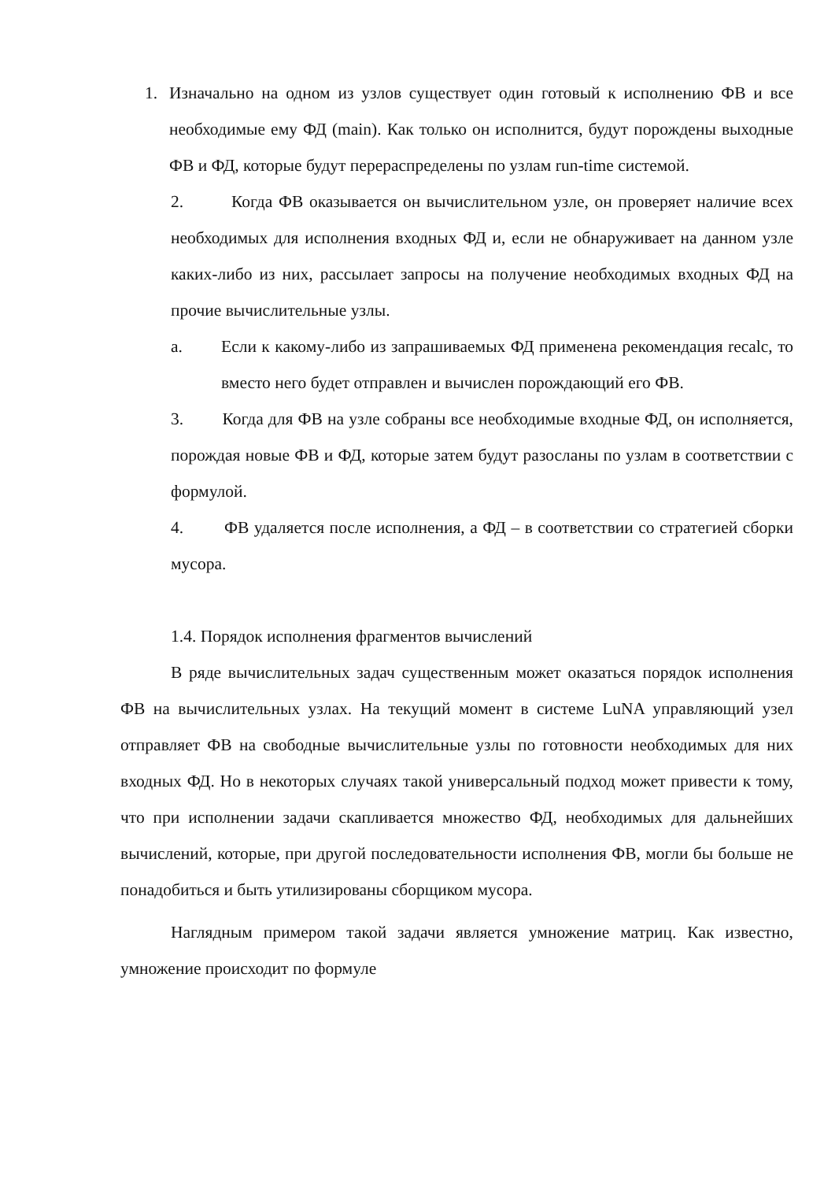1. Изначально на одном из узлов существует один готовый к исполнению ФВ и все необходимые ему ФД (main). Как только он исполнится, будут порождены выходные ФВ и ФД, которые будут перераспределены по узлам run-time системой.
2. Когда ФВ оказывается он вычислительном узле, он проверяет наличие всех необходимых для исполнения входных ФД и, если не обнаруживает на данном узле каких-либо из них, рассылает запросы на получение необходимых входных ФД на прочие вычислительные узлы.
a. Если к какому-либо из запрашиваемых ФД применена рекомендация recalc, то вместо него будет отправлен и вычислен порождающий его ФВ.
3. Когда для ФВ на узле собраны все необходимые входные ФД, он исполняется, порождая новые ФВ и ФД, которые затем будут разосланы по узлам в соответствии с формулой.
4. ФВ удаляется после исполнения, а ФД – в соответствии со стратегией сборки мусора.
1.4. Порядок исполнения фрагментов вычислений
В ряде вычислительных задач существенным может оказаться порядок исполнения ФВ на вычислительных узлах. На текущий момент в системе LuNA управляющий узел отправляет ФВ на свободные вычислительные узлы по готовности необходимых для них входных ФД. Но в некоторых случаях такой универсальный подход может привести к тому, что при исполнении задачи скапливается множество ФД, необходимых для дальнейших вычислений, которые, при другой последовательности исполнения ФВ, могли бы больше не понадобиться и быть утилизированы сборщиком мусора.
Наглядным примером такой задачи является умножение матриц. Как известно, умножение происходит по формуле